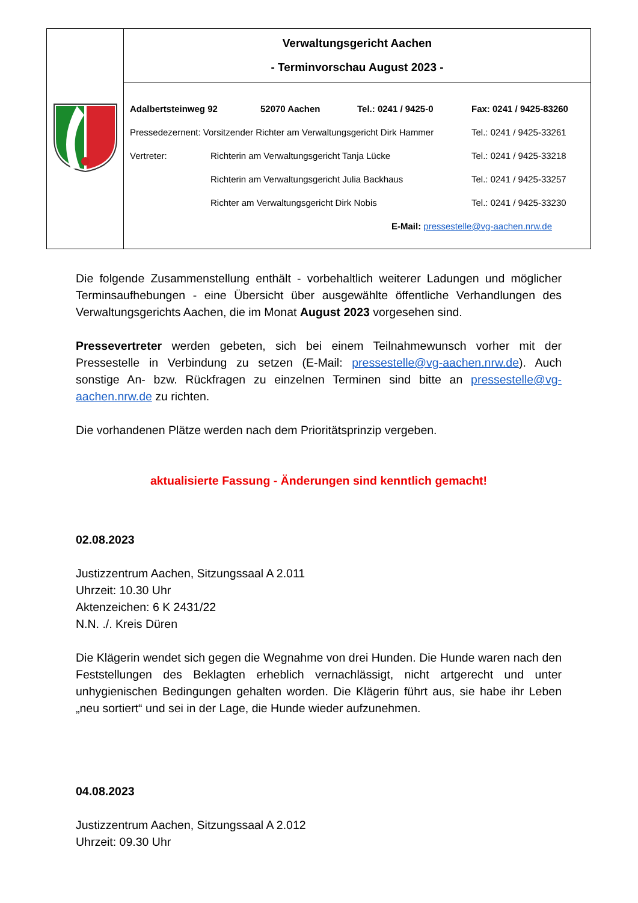| | Verwaltungsgericht Aachen - Terminvorschau August 2023 - |
| | Adalbertsteinweg 92 52070 Aachen Tel.: 0241 / 9425-0 Fax: 0241 / 9425-83260 Pressedezernent: Vorsitzender Richter am Verwaltungsgericht Dirk Hammer Tel.: 0241 / 9425-33261 Vertreter: Richterin am Verwaltungsgericht Tanja Lücke Tel.: 0241 / 9425-33218 Richterin am Verwaltungsgericht Julia Backhaus Tel.: 0241 / 9425-33257 Richter am Verwaltungsgericht Dirk Nobis Tel.: 0241 / 9425-33230 E-Mail: pressestelle@vg-aachen.nrw.de |
Die folgende Zusammenstellung enthält - vorbehaltlich weiterer Ladungen und möglicher Terminsaufhebungen - eine Übersicht über ausgewählte öffentliche Verhandlungen des Verwaltungsgerichts Aachen, die im Monat August 2023 vorgesehen sind.
Pressevertreter werden gebeten, sich bei einem Teilnahmewunsch vorher mit der Pressestelle in Verbindung zu setzen (E-Mail: pressestelle@vg-aachen.nrw.de). Auch sonstige An- bzw. Rückfragen zu einzelnen Terminen sind bitte an pressestelle@vg-aachen.nrw.de zu richten.
Die vorhandenen Plätze werden nach dem Prioritätsprinzip vergeben.
aktualisierte Fassung - Änderungen sind kenntlich gemacht!
02.08.2023
Justizzentrum Aachen, Sitzungssaal A 2.011
Uhrzeit: 10.30 Uhr
Aktenzeichen: 6 K 2431/22
N.N. ./. Kreis Düren
Die Klägerin wendet sich gegen die Wegnahme von drei Hunden. Die Hunde waren nach den Feststellungen des Beklagten erheblich vernachlässigt, nicht artgerecht und unter unhygienischen Bedingungen gehalten worden. Die Klägerin führt aus, sie habe ihr Leben „neu sortiert“ und sei in der Lage, die Hunde wieder aufzunehmen.
04.08.2023
Justizzentrum Aachen, Sitzungssaal A 2.012
Uhrzeit: 09.30 Uhr